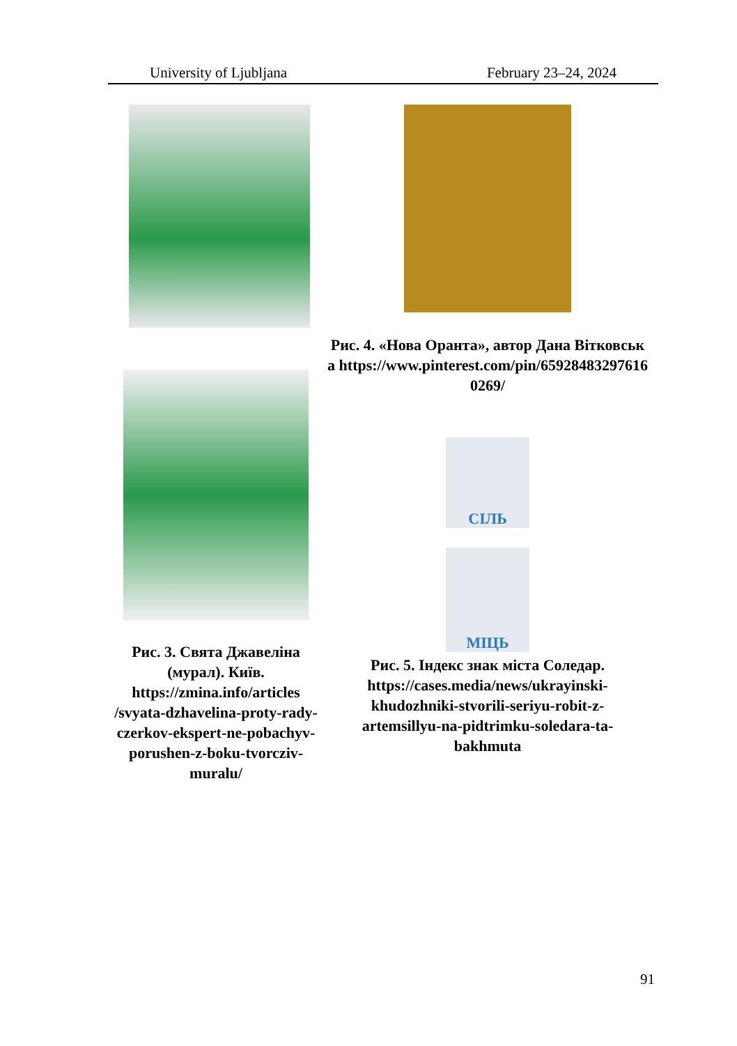University of Ljubljana February 23–24, 2024
Рис. 3. Свята Джавеліна (мурал). Київ. https://zmina.info/articles /svyata-dzhavelina-proty-rady-czerkov-ekspert-ne-pobachyv-porushen-z-boku-tvorcziv-muralu/
Рис. 4. «Нова Оранта», автор Дана Вітковська https://www.pinterest.com/pin/659284832976160269/
СІЛЬ
МІЦЬ
Рис. 5. Індекс знак міста Соледар. https://cases.media/news/ukrayinski-khudozhniki-stvorili-seriyu-robit-z-artemsillyu-na-pidtrimku-soledara-ta-bakhmuta
91